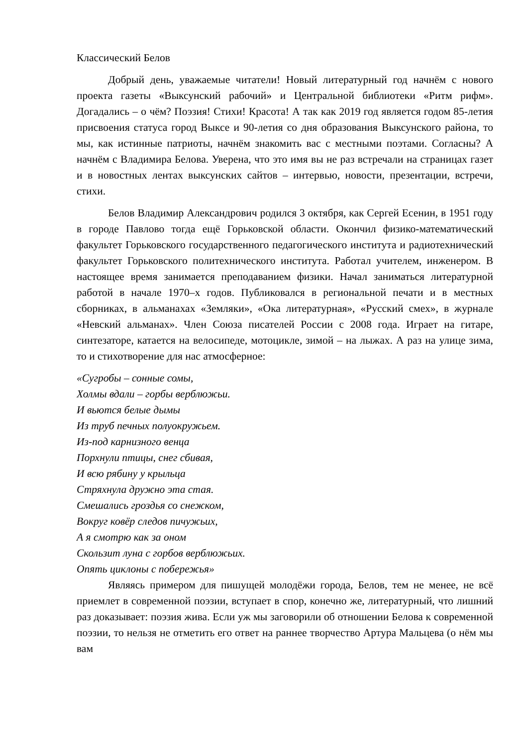Классический Белов
Добрый день, уважаемые читатели! Новый литературный год начнём с нового проекта газеты «Выксунский рабочий» и Центральной библиотеки «Ритм рифм». Догадались – о чём? Поэзия! Стихи! Красота! А так как 2019 год является годом 85-летия присвоения статуса город Выксе и 90-летия со дня образования Выксунского района, то мы, как истинные патриоты, начнём знакомить вас с местными поэтами. Согласны? А начнём с Владимира Белова. Уверена, что это имя вы не раз встречали на страницах газет и в новостных лентах выксунских сайтов – интервью, новости, презентации, встречи, стихи.
Белов Владимир Александрович родился 3 октября, как Сергей Есенин, в 1951 году в городе Павлово тогда ещё Горьковской области. Окончил физико-математический факультет Горьковского государственного педагогического института и радиотехнический факультет Горьковского политехнического института. Работал учителем, инженером. В настоящее время занимается преподаванием физики. Начал заниматься литературной работой в начале 1970–х годов. Публиковался в региональной печати и в местных сборниках, в альманахах «Земляки», «Ока литературная», «Русский смех», в журнале «Невский альманах». Член Союза писателей России с 2008 года. Играет на гитаре, синтезаторе, катается на велосипеде, мотоцикле, зимой – на лыжах. А раз на улице зима, то и стихотворение для нас атмосферное:
«Сугробы – сонные сомы,
Холмы вдали – горбы верблюжьи.
И вьются белые дымы
Из труб печных полуокружьем.
Из-под карнизного венца
Порхнули птицы, снег сбивая,
И всю рябину у крыльца
Стряхнула дружно эта стая.
Смешались гроздья со снежком,
Вокруг ковёр следов пичужьих,
А я смотрю как за оном
Скользит луна с горбов верблюжьих.
Опять циклоны с побережья»
Являясь примером для пишущей молодёжи города, Белов, тем не менее, не всё приемлет в современной поэзии, вступает в спор, конечно же, литературный, что лишний раз доказывает: поэзия жива. Если уж мы заговорили об отношении Белова к современной поэзии, то нельзя не отметить его ответ на раннее творчество Артура Мальцева (о нём мы вам